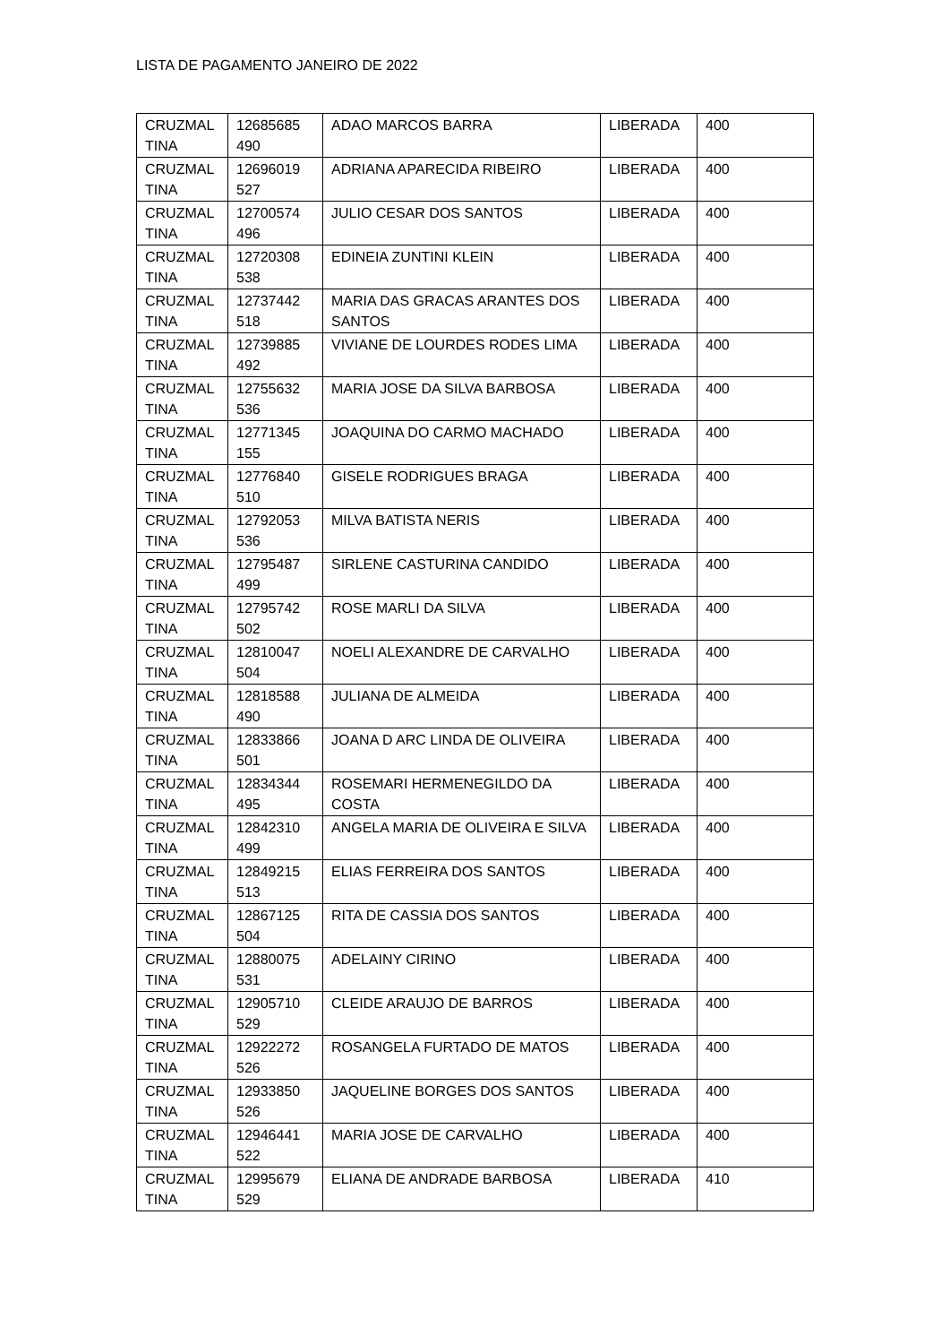LISTA DE PAGAMENTO JANEIRO DE 2022
| CRUZMAL TINA | 12685685 490 | ADAO MARCOS BARRA | LIBERADA | 400 |
| CRUZMAL TINA | 12696019 527 | ADRIANA APARECIDA RIBEIRO | LIBERADA | 400 |
| CRUZMAL TINA | 12700574 496 | JULIO CESAR DOS SANTOS | LIBERADA | 400 |
| CRUZMAL TINA | 12720308 538 | EDINEIA ZUNTINI KLEIN | LIBERADA | 400 |
| CRUZMAL TINA | 12737442 518 | MARIA DAS GRACAS ARANTES DOS SANTOS | LIBERADA | 400 |
| CRUZMAL TINA | 12739885 492 | VIVIANE DE LOURDES RODES LIMA | LIBERADA | 400 |
| CRUZMAL TINA | 12755632 536 | MARIA JOSE DA SILVA BARBOSA | LIBERADA | 400 |
| CRUZMAL TINA | 12771345 155 | JOAQUINA DO CARMO MACHADO | LIBERADA | 400 |
| CRUZMAL TINA | 12776840 510 | GISELE RODRIGUES BRAGA | LIBERADA | 400 |
| CRUZMAL TINA | 12792053 536 | MILVA BATISTA NERIS | LIBERADA | 400 |
| CRUZMAL TINA | 12795487 499 | SIRLENE CASTURINA CANDIDO | LIBERADA | 400 |
| CRUZMAL TINA | 12795742 502 | ROSE MARLI DA SILVA | LIBERADA | 400 |
| CRUZMAL TINA | 12810047 504 | NOELI ALEXANDRE DE CARVALHO | LIBERADA | 400 |
| CRUZMAL TINA | 12818588 490 | JULIANA DE ALMEIDA | LIBERADA | 400 |
| CRUZMAL TINA | 12833866 501 | JOANA D ARC LINDA DE OLIVEIRA | LIBERADA | 400 |
| CRUZMAL TINA | 12834344 495 | ROSEMARI HERMENEGILDO DA COSTA | LIBERADA | 400 |
| CRUZMAL TINA | 12842310 499 | ANGELA MARIA DE OLIVEIRA E SILVA | LIBERADA | 400 |
| CRUZMAL TINA | 12849215 513 | ELIAS FERREIRA DOS SANTOS | LIBERADA | 400 |
| CRUZMAL TINA | 12867125 504 | RITA DE CASSIA DOS SANTOS | LIBERADA | 400 |
| CRUZMAL TINA | 12880075 531 | ADELAINY CIRINO | LIBERADA | 400 |
| CRUZMAL TINA | 12905710 529 | CLEIDE ARAUJO DE BARROS | LIBERADA | 400 |
| CRUZMAL TINA | 12922272 526 | ROSANGELA FURTADO DE MATOS | LIBERADA | 400 |
| CRUZMAL TINA | 12933850 526 | JAQUELINE BORGES DOS SANTOS | LIBERADA | 400 |
| CRUZMAL TINA | 12946441 522 | MARIA JOSE DE CARVALHO | LIBERADA | 400 |
| CRUZMAL TINA | 12995679 529 | ELIANA DE ANDRADE BARBOSA | LIBERADA | 410 |